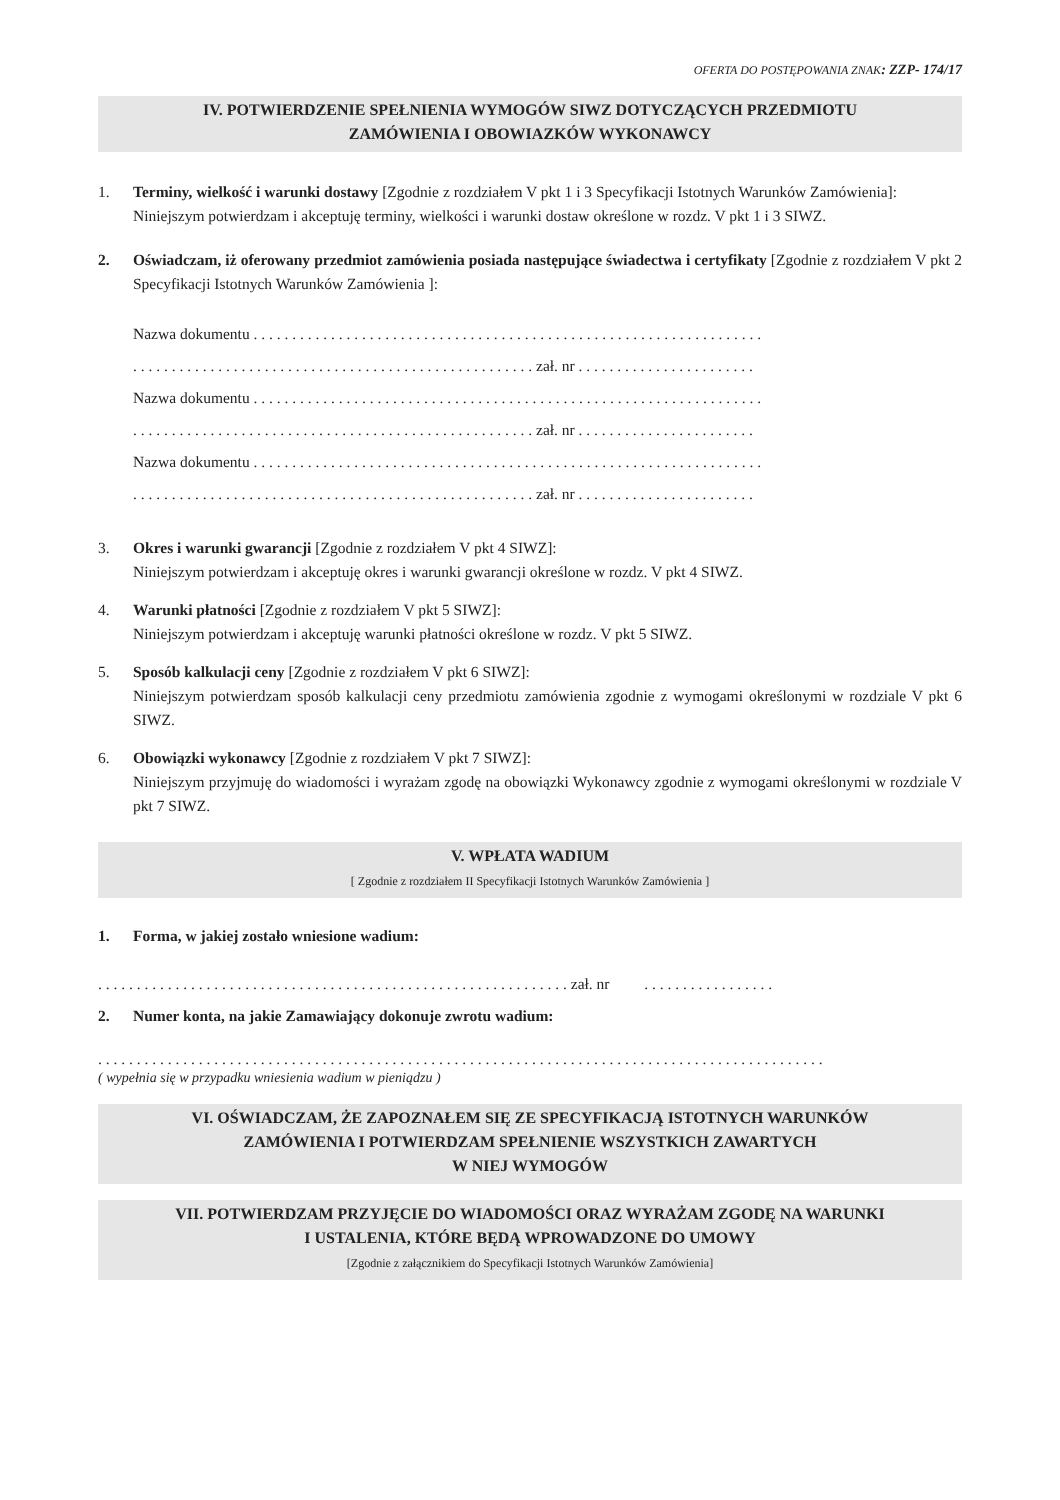OFERTA DO POSTĘPOWANIA ZNAK: ZZP- 174/17
IV. POTWIERDZENIE SPEŁNIENIA WYMOGÓW SIWZ DOTYCZĄCYCH PRZEDMIOTU
ZAMÓWIENIA I OBOWIAZKÓW WYKONAWCY
1. Terminy, wielkość i warunki dostawy [Zgodnie z rozdziałem V pkt 1 i 3 Specyfikacji Istotnych Warunków Zamówienia]:
Niniejszym potwierdzam i akceptuję terminy, wielkości i warunki dostaw określone w rozdz. V pkt 1 i 3 SIWZ.
2. Oświadczam, iż oferowany przedmiot zamówienia posiada następujące świadectwa i certyfikaty [Zgodnie z rozdziałem V pkt 2 Specyfikacji Istotnych Warunków Zamówienia ]:
Nazwa dokumentu . . . . . . . . . . . . . . . . . . . . . . . . . . . . . . . . . . . . . . . . . . . . . . . . . . . . . . . . . . . . . . . . . .
. . . . . . . . . . . . . . . . . . . . . . . . . . . . . . . . . . . . . . . . . . . . . . . . . . . . zał. nr . . . . . . . . . . . . . . . . . . . . . . .
Nazwa dokumentu . . . . . . . . . . . . . . . . . . . . . . . . . . . . . . . . . . . . . . . . . . . . . . . . . . . . . . . . . . . . . . . . . .
. . . . . . . . . . . . . . . . . . . . . . . . . . . . . . . . . . . . . . . . . . . . . . . . . . . . zał. nr . . . . . . . . . . . . . . . . . . . . . . .
Nazwa dokumentu . . . . . . . . . . . . . . . . . . . . . . . . . . . . . . . . . . . . . . . . . . . . . . . . . . . . . . . . . . . . . . . . . .
. . . . . . . . . . . . . . . . . . . . . . . . . . . . . . . . . . . . . . . . . . . . . . . . . . . . zał. nr . . . . . . . . . . . . . . . . . . . . . . .
3. Okres i warunki gwarancji [Zgodnie z rozdziałem V pkt 4 SIWZ]:
Niniejszym potwierdzam i akceptuję okres i warunki gwarancji określone w rozdz. V pkt 4 SIWZ.
4. Warunki płatności [Zgodnie z rozdziałem V pkt 5 SIWZ]:
Niniejszym potwierdzam i akceptuję warunki płatności określone w rozdz. V pkt 5 SIWZ.
5. Sposób kalkulacji ceny [Zgodnie z rozdziałem V pkt 6 SIWZ]:
Niniejszym potwierdzam sposób kalkulacji ceny przedmiotu zamówienia zgodnie z wymogami określonymi w rozdziale V pkt 6 SIWZ.
6. Obowiązki wykonawcy [Zgodnie z rozdziałem V pkt 7 SIWZ]:
Niniejszym przyjmuję do wiadomości i wyrażam zgodę na obowiązki Wykonawcy zgodnie z wymogami określonymi w rozdziale V pkt 7 SIWZ.
V. WPŁATA WADIUM
[ Zgodnie z rozdziałem II Specyfikacji Istotnych Warunków Zamówienia ]
1. Forma, w jakiej zostało wniesione wadium:
. . . . . . . . . . . . . . . . . . . . . . . . . . . . . . . . . . . . . . . . . . . . . . . . . . . . . . . . . . . . . zał. nr . . . . . . . . . . . . . . . . .
2. Numer konta, na jakie Zamawiający dokonuje zwrotu wadium:
. . . . . . . . . . . . . . . . . . . . . . . . . . . . . . . . . . . . . . . . . . . . . . . . . . . . . . . . . . . . . . . . . . . . . . . . . . . . . . . . . . . . . . . . . . . . . .
( wypełnia się w przypadku wniesienia wadium w pieniądzu )
VI. OŚWIADCZAM, ŻE ZAPOZNAŁEM SIĘ ZE SPECYFIKACJĄ ISTOTNYCH WARUNKÓW
ZAMÓWIENIA I POTWIERDZAM SPEŁNIENIE WSZYSTKICH ZAWARTYCH
W NIEJ WYMOGÓW
VII. POTWIERDZAM PRZYJĘCIE DO WIADOMOŚCI ORAZ WYRAŻAM ZGODĘ NA WARUNKI
I USTALENIA, KTÓRE BĘDĄ WPROWADZONE DO UMOWY
[Zgodnie z załącznikiem do Specyfikacji Istotnych Warunków Zamówienia]